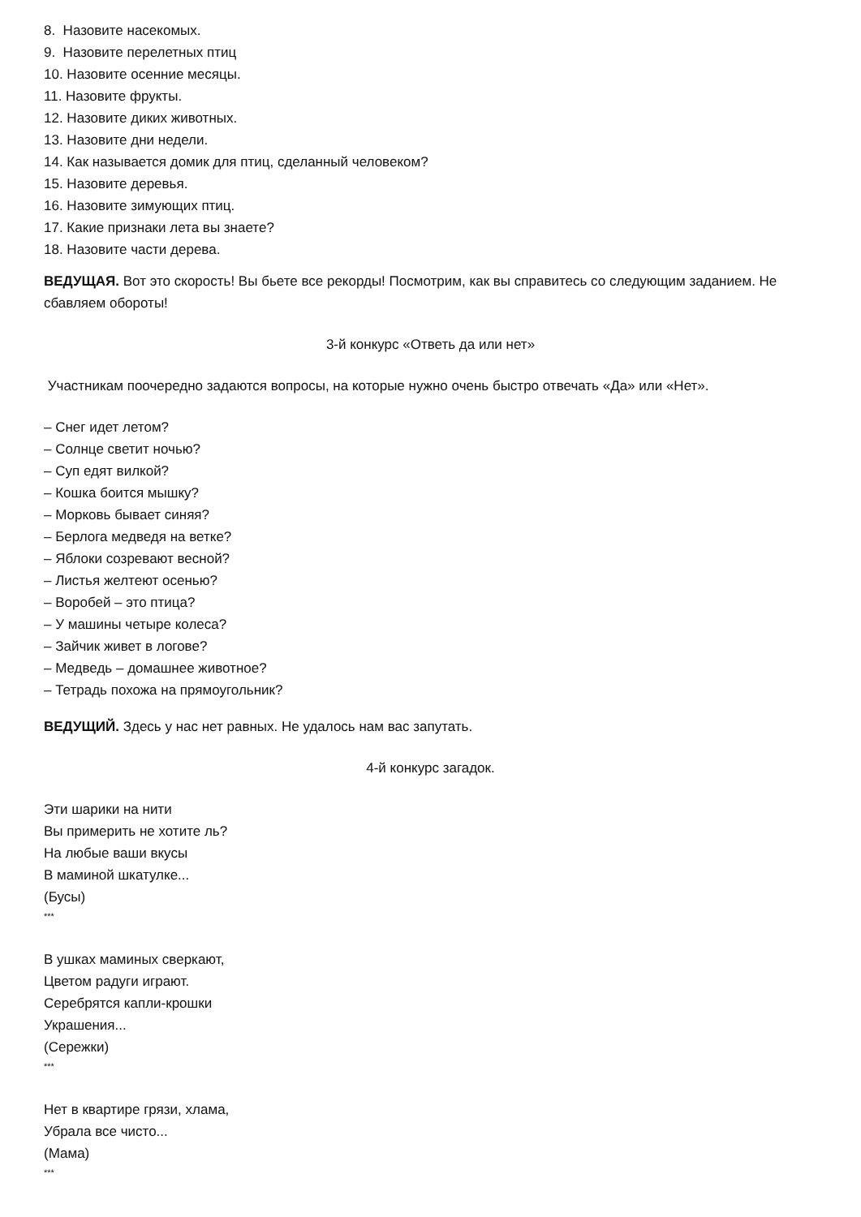8. Назовите насекомых.
9. Назовите перелетных птиц
10. Назовите осенние месяцы.
11. Назовите фрукты.
12. Назовите диких животных.
13. Назовите дни недели.
14. Как называется домик для птиц, сделанный человеком?
15. Назовите деревья.
16. Назовите зимующих птиц.
17. Какие признаки лета вы знаете?
18. Назовите части дерева.
ВЕДУЩАЯ. Вот это скорость! Вы бьете все рекорды! Посмотрим, как вы справитесь со следующим заданием. Не сбавляем обороты!
3-й конкурс «Ответь да или нет»
Участникам поочередно задаются вопросы, на которые нужно очень быстро отвечать «Да» или «Нет».
– Снег идет летом?
– Солнце светит ночью?
– Суп едят вилкой?
– Кошка боится мышку?
– Морковь бывает синяя?
– Берлога медведя на ветке?
– Яблоки созревают весной?
– Листья желтеют осенью?
– Воробей – это птица?
– У машины четыре колеса?
– Зайчик живет в логове?
– Медведь – домашнее животное?
– Тетрадь похожа на прямоугольник?
ВЕДУЩИЙ. Здесь у нас нет равных. Не удалось нам вас запутать.
4-й конкурс загадок.
Эти шарики на нити
Вы примерить не хотите ль?
На любые ваши вкусы
В маминой шкатулке...
(Бусы)
***
В ушках маминых сверкают,
Цветом радуги играют.
Серебрятся капли-крошки
Украшения...
(Сережки)
***
Нет в квартире грязи, хлама,
Убрала все чисто...
(Мама)
***